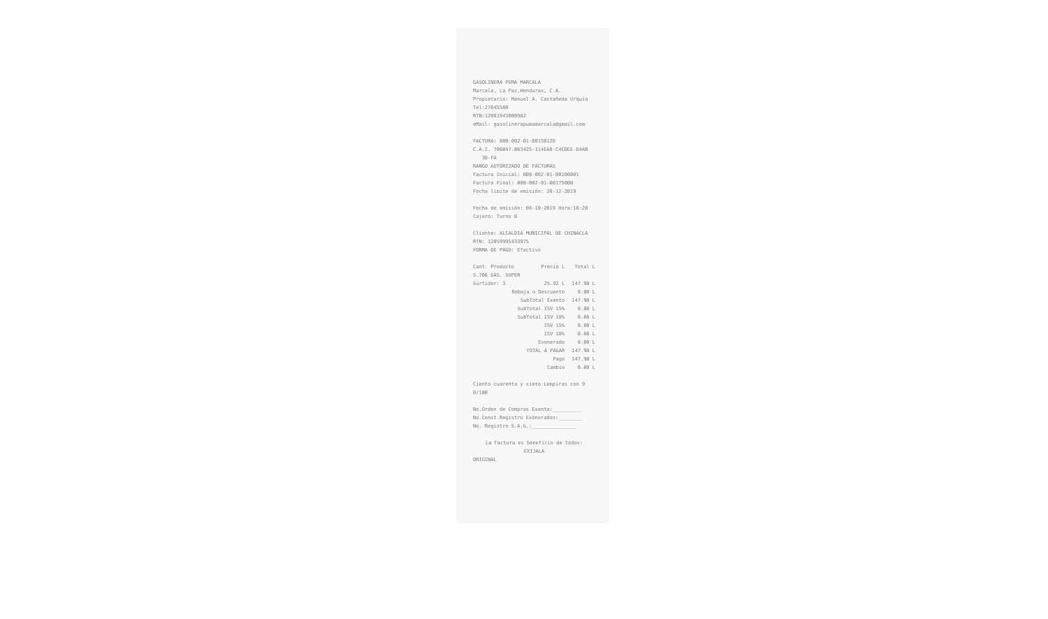GASOLINERA PUMA MARCALA
Marcala, La Paz,Honduras, C.A.
Propietario: Manuel A. Castañeda Urquia
Tel:27645580
RTN:12081943000982
eMail: gasolinerapumamarcala@gmail.com
FACTURA: 000-002-01-00158128
C.A.I. 706B47-B63425-314EA8-C4CDEE-D4AB
3D-FA
RANGO AUTORIZADO DE FACTURAS
Factura Inicial: 000-002-01-00100001
Factura Final: 000-002-01-00175000
Fecha limite de emisión: 20-12-2019
Fecha de emisión: 08-10-2019 Hora:16:28
Cajero: Turno B
Cliente: ALCALDIA MUNICIPAL DE CHINACLA
RTN: 12059995433975
FORMA DE PAGO: Efectivo
| Cant. Producto | Precio L | Total L |
| --- | --- | --- |
| 5.706 GAS. SUPER | | |
| Surtidor: 3 | 25.92 L | 147.90 L |
| Rebaja o Descuento | | 0.00 L |
| SubTotal Exento | | 147.90 L |
| SubTotal ISV 15% | | 0.00 L |
| SubTotal ISV 18% | | 0.00 L |
| ISV 15% | | 0.00 L |
| ISV 18% | | 0.00 L |
| Exonerado | | 0.00 L |
| TOTAL A PAGAR | | 147.90 L |
| Pago | | 147.90 L |
| Cambio | | 0.00 L |
Ciento cuarenta y siete Lempiras con 9
0/100
No.Orden de Compras Exenta:__________
No.Const.Registro Exonerados:________
No. Registro S.A.G.:_______________
La Factura es beneficio de todos:
EXIJALA
ORIGINAL